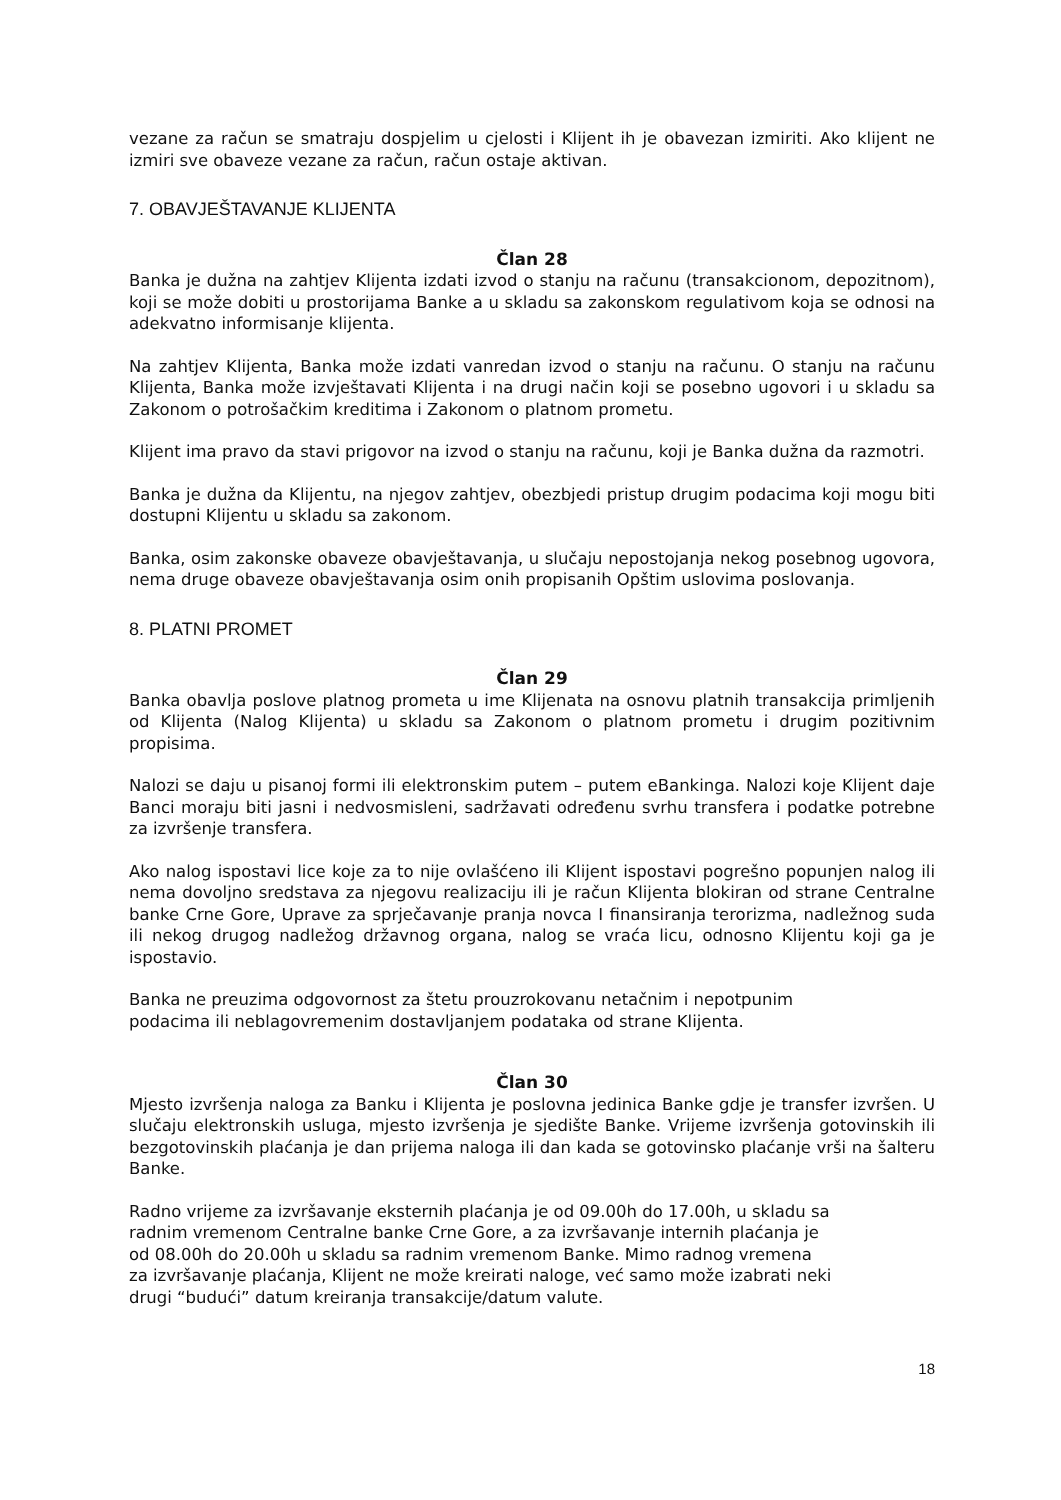vezane za račun se smatraju dospjelim u cjelosti i Klijent ih je obavezan izmiriti. Ako klijent ne izmiri sve obaveze vezane za račun, račun ostaje aktivan.
7. OBAVJEŠTAVANJE KLIJENTA
Član 28
Banka je dužna na zahtjev Klijenta izdati izvod o stanju na računu (transakcionom, depozitnom), koji se može dobiti u prostorijama Banke a u skladu sa zakonskom regulativom koja se odnosi na adekvatno informisanje klijenta.
Na zahtjev Klijenta, Banka može izdati vanredan izvod o stanju na računu. O stanju na računu Klijenta, Banka može izvještavati Klijenta i na drugi način koji se posebno ugovori i u skladu sa Zakonom o potrošačkim kreditima i Zakonom o platnom prometu.
Klijent ima pravo da stavi prigovor na izvod o stanju na računu, koji je Banka dužna da razmotri.
Banka je dužna da Klijentu, na njegov zahtjev, obezbjedi pristup drugim podacima koji mogu biti dostupni Klijentu u skladu sa zakonom.
Banka, osim zakonske obaveze obavještavanja, u slučaju nepostojanja nekog posebnog ugovora, nema druge obaveze obavještavanja osim onih propisanih Opštim uslovima poslovanja.
8. PLATNI PROMET
Član 29
Banka obavlja poslove platnog prometa u ime Klijenata na osnovu platnih transakcija primljenih od Klijenta (Nalog Klijenta) u skladu sa Zakonom o platnom prometu i drugim pozitivnim propisima.
Nalozi se daju u pisanoj formi ili elektronskim putem – putem eBankinga. Nalozi koje Klijent daje Banci moraju biti jasni i nedvosmisleni, sadržavati određenu svrhu transfera i podatke potrebne za izvršenje transfera.
Ako nalog ispostavi lice koje za to nije ovlašćeno ili Klijent ispostavi pogrešno popunjen nalog ili nema dovoljno sredstava za njegovu realizaciju ili je račun Klijenta blokiran od strane Centralne banke Crne Gore, Uprave za sprječavanje pranja novca I finansiranja terorizma, nadležnog suda ili nekog drugog nadležog državnog organa, nalog se vraća licu, odnosno Klijentu koji ga je ispostavio.
Banka ne preuzima odgovornost za štetu prouzrokovanu netačnim i nepotpunim
podacima ili neblagovremenim dostavljanjem podataka od strane Klijenta.
Član 30
Mjesto izvršenja naloga za Banku i Klijenta je poslovna jedinica Banke gdje je transfer izvršen. U slučaju elektronskih usluga, mjesto izvršenja je sjedište Banke. Vrijeme izvršenja gotovinskih ili bezgotovinskih plaćanja je dan prijema naloga ili dan kada se gotovinsko plaćanje vrši na šalteru Banke.
Radno vrijeme za izvršavanje eksternih plaćanja je od 09.00h do 17.00h, u skladu sa
radnim vremenom Centralne banke Crne Gore, a za izvršavanje internih plaćanja je
od 08.00h do 20.00h u skladu sa radnim vremenom Banke. Mimo radnog vremena
za izvršavanje plaćanja, Klijent ne može kreirati naloge, već samo može izabrati neki
drugi “budući” datum kreiranja transakcije/datum valute.
18